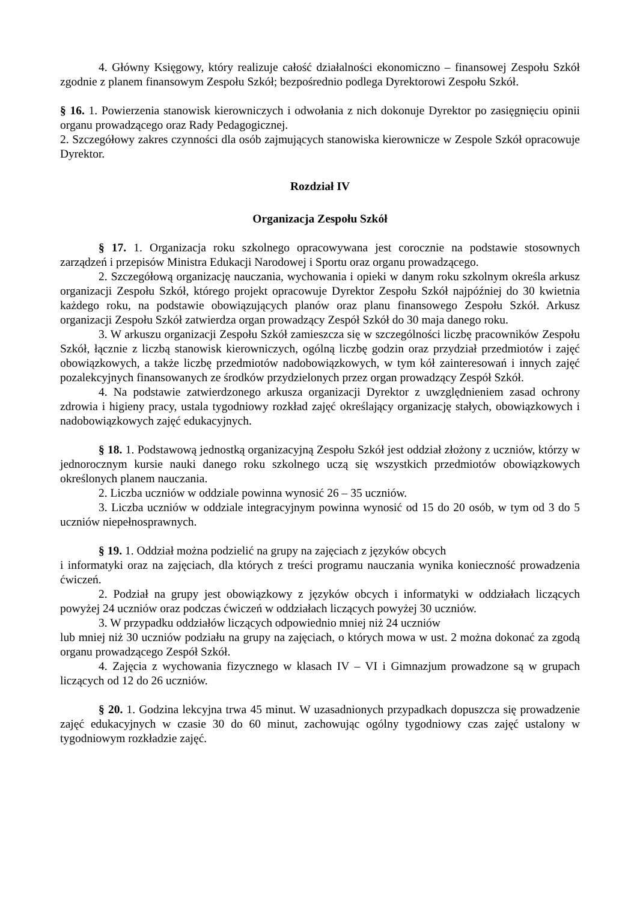4. Główny Księgowy, który realizuje całość działalności ekonomiczno – finansowej Zespołu Szkół zgodnie z planem finansowym Zespołu Szkół; bezpośrednio podlega Dyrektorowi Zespołu Szkół.
§ 16. 1. Powierzenia stanowisk kierowniczych i odwołania z nich dokonuje Dyrektor po zasięgnięciu opinii organu prowadzącego oraz Rady Pedagogicznej.
2. Szczegółowy zakres czynności dla osób zajmujących stanowiska kierownicze w Zespole Szkół opracowuje Dyrektor.
Rozdział IV
Organizacja Zespołu Szkół
§ 17. 1. Organizacja roku szkolnego opracowywana jest corocznie na podstawie stosownych zarządzeń i przepisów Ministra Edukacji Narodowej i Sportu oraz organu prowadzącego.
2. Szczegółową organizację nauczania, wychowania i opieki w danym roku szkolnym określa arkusz organizacji Zespołu Szkół, którego projekt opracowuje Dyrektor Zespołu Szkół najpóźniej do 30 kwietnia każdego roku, na podstawie obowiązujących planów oraz planu finansowego Zespołu Szkół. Arkusz organizacji Zespołu Szkół zatwierdza organ prowadzący Zespół Szkół do 30 maja danego roku.
3. W arkuszu organizacji Zespołu Szkół zamieszcza się w szczególności liczbę pracowników Zespołu Szkół, łącznie z liczbą stanowisk kierowniczych, ogólną liczbę godzin oraz przydział przedmiotów i zajęć obowiązkowych, a także liczbę przedmiotów nadobowiązkowych, w tym kół zainteresowań i innych zajęć pozalekcyjnych finansowanych ze środków przydzielonych przez organ prowadzący Zespół Szkół.
4. Na podstawie zatwierdzonego arkusza organizacji Dyrektor z uwzględnieniem zasad ochrony zdrowia i higieny pracy, ustala tygodniowy rozkład zajęć określający organizację stałych, obowiązkowych i nadobowiązkowych zajęć edukacyjnych.
§ 18. 1. Podstawową jednostką organizacyjną Zespołu Szkół jest oddział złożony z uczniów, którzy w jednorocznym kursie nauki danego roku szkolnego uczą się wszystkich przedmiotów obowiązkowych określonych planem nauczania.
2. Liczba uczniów w oddziale powinna wynosić 26 – 35 uczniów.
3. Liczba uczniów w oddziale integracyjnym powinna wynosić od 15 do 20 osób, w tym od 3 do 5 uczniów niepełnosprawnych.
§ 19. 1. Oddział można podzielić na grupy na zajęciach z języków obcych
i informatyki oraz na zajęciach, dla których z treści programu nauczania wynika konieczność prowadzenia ćwiczeń.
2. Podział na grupy jest obowiązkowy z języków obcych i informatyki w oddziałach liczących powyżej 24 uczniów oraz podczas ćwiczeń w oddziałach liczących powyżej 30 uczniów.
3. W przypadku oddziałów liczących odpowiednio mniej niż 24 uczniów
lub mniej niż 30 uczniów podziału na grupy na zajęciach, o których mowa w ust. 2 można dokonać za zgodą organu prowadzącego Zespół Szkół.
4. Zajęcia z wychowania fizycznego w klasach IV – VI i Gimnazjum prowadzone są w grupach liczących od 12 do 26 uczniów.
§ 20. 1. Godzina lekcyjna trwa 45 minut. W uzasadnionych przypadkach dopuszcza się prowadzenie zajęć edukacyjnych w czasie 30 do 60 minut, zachowując ogólny tygodniowy czas zajęć ustalony w tygodniowym rozkładzie zajęć.